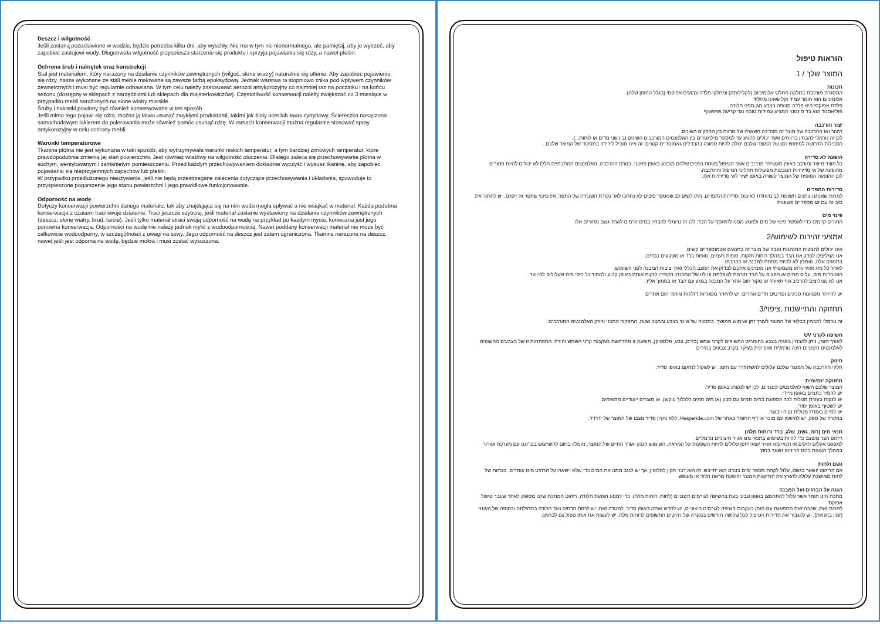Deszcz i wilgotność
Jeśli zostaną pozostawione w wodzie, będzie potrzeba kilku dni, aby wyschły. Nie ma w tym nic nienormalnego, ale pamiętaj, aby je wytrzeć, aby zapobiec zastojowi wody. Długotrwała wilgotność przyspiesza starzenie się produktu i sprzyja pojawianiu się rdzy, a nawet pleśni.
Ochrona śrub i nakrętek oraz konstrukcji
Stal jest materiałem, który narażony na działanie czynników zewnętrznych (wilgoć, słone wiatry) naturalnie się utlenia. Aby zapobiec pojawieniu się rdzy, nasze wykonane ze stali meble malowane są zawsze farbą epoksydową. Jednak warstwa ta stopniowo znika pod wpływem czynników zewnętrznych i musi być regularnie odnawiana. W tym celu należy zastosować aerozol antykorozyjny co najmniej raz na początku i na końcu sezonu (dostępny w sklepach z narzędziami lub sklepach dla majsterkowiczów). Częstotliwość konserwacji należy zwiększać co 3 miesiące w przypadku mebli narażonych na słone wiatry morskie.
Śruby i nakrętki powinny być również konserwowane w ten sposób.
Jeśli mimo tego pojawi się rdza, można ją łatwo usunąć zwykłymi produktami, takimi jak biały ocet lub kwas cytrynowy. Ściereczka nasączona samochodowym lakierem do polerowania może również pomóc usunąć rdzę. W ramach konserwacji można regularnie stosować spray antykorozyjny w celu ochrony mebli.
Warunki temperaturowe
Tkanina płótna nie jest wykonana w taki sposób, aby wytrzymywała warunki niskich temperatur, a tym bardziej zimowych temperatur, które prawdopodobnie zmienią jej stan powierzchni. Jest również wrażliwy na wilgotność otoczenia. Dlatego zaleca się przechowywanie płótna w suchym, wentylowanym i zamkniętym pomieszczeniu. Przed każdym przechowywaniem dokładnie wyczyść i wysusz tkaninę, aby zapobiec pojawianiu się nieprzyjemnych zapachów lub pleśni.
W przypadku przedłużonego nieużywania, jeśli nie będą przestrzegane zalecenia dotyczące przechowywania i układania, spowoduje to przyspieszone pogorszenie jego stanu powierzchni i jego prawidłowe funkcjonowanie.
Odporność na wodę
Dotyczy konserwacji powierzchni danego materiału, tak aby znajdująca się na nim woda mogła spływać a nie wsiąkać w materiał. Każda podobna konserwacja z czasem traci swoje działanie. Traci jeszcze szybciej, jeśli materiał zostanie wystawiony na działanie czynników zewnętrznych (deszcz, słone wiatry, brud, tarcie). Jeśli tylko materiał straci swoją odporność na wodę na przykład po każdym myciu, konieczna jest jego ponowna konserwacja. Odporności na wodę nie należy jednak mylić z wodoodpornością. Nawet poddany konserwacji materiał nie może być całkowicie wodoodporny, w szczególności z uwagi na szwy. Jego odporność na deszcz jest zatem ograniczona. Tkanina narażona na deszcz, nawet jeśli jest odporna na wodę, będzie mokra i musi zostać wysuszona.
הוראות טיפול
המוצר שלך / 1
תכונות
המסגרת מורכבת בחלקה מחלקי אלומיניום (לקלילותה) ומחלקי פלדה צבועים אפוקסי (בגלל החוסן שלה).
אלומיניום הוא חומר עמיד וקל שאינו מחליד
פלדת אפוקסי היא פלדה מצופה בצבע מגן מפני חלודה.
פוליאסטר הוא בד סינטטי המציע עמידות טובה נגד קריעה ושיפשוף
יצור והרכבה
היצור ואז ההרכבה של מוצר זה מצריכה השארה של מרווח בין החלקים השונים.
לכן זה נורמלי להבחין ברווחים אשר יכולים להגיע עד למספר מילמטרים בין האלמנטים המורכבים השונים (בין שני סדים או לוחות...).
הסבילות הדרושה למימוש נכון של המוצר שלכם יכולה להיות טמונה בהבדלים גאמוטריים קטנים. זה אינו מוביל לירידה בתפקוד של המוצר שלכם..
הופעה לא סדירה
כל מוצר מיוצר ומורכב באופן תעשייתי מרכיבים אשר הטיפול בשטח הפנים שלהם מובצע באופן פרטני, בטרם ההרכבה. האלמנטים המתכתיים הללו לא יכולים להיות פטורים מהופעה של אי סדירויות הנובעות מפעולות תהליכי הטיפול וההרכבה.
לכן ההופעה הסופית של המוצר קשורה באופן ישיר לאי סדירויות אלו.
סדירות התפרים
למרות שאנחנו נותנים תשומת לב מיוחדת לאיכות וסדירות התפרים, ניתן לשים לב שמספר סיבים לא נחתכו לאר נקודת השבירה של התפר. אין סיכוי שתפר זה ייפרם. יש לחתוך את סיב זה עם זוג מספריים פשוטות
פינוי מים
החורים קיימים כדי לאפשר פינוי של מים ולמנוע ממנו להיאסף על הבד. לכן זה נרומלי להבחין במים זורמים לאחר גשם מחורים אלו
אמצעי זהירות לשימוש/2
אינו יכולים להבטיח התנהגות טובה של מוצר זה בתנאים אטמוספריים קשים.
אנו ממליצים לפרק את הבד במהלך רוחות חזקות, סופות רעמים, סופות ברד או משקעים כבדים.
בתנאים אלה, מומלץ לא להיות מתחת למבנה או בקרבתו.
לאחר כל מזג אוויר גרוע משמעותי אנו מזמינים אתכם לבדוק את המצב הכללי ואת יציבות המבנה לפני השימוש.
הצטברות מים, עלים מתים או חפצים על הבד תורמת לשפלתם וזו לזו של המבנה: הקפידו לנקות אותם באופן קבוע ולהסיר כל כיסי מים שעלולים להיווצר.
אנו לא ממליצים להרכיב גוף תאורה או מקור חום אחר על המבנה במגע עם הבד או בסמוך אליו.
יש להיזהר מפגיעות סכינים ופריטים חדים אחרים. יש להיזהר מסגריות דולקות וגורמי חום אחרים
תחזוקה והתיישנות ,ציפוי/3
זה נורמלי להבחין בבלאי של המוצר לעורך זמן ושימוש ממושך, במסווה של שינוי בצבע ובמצב שטח, התפקוד המכני וחוזק האלמנטים המורכבים.
חשיפה לקרני UV
לאורך הזמן, ניתן להבחין בפגיה בצבע בחומרים החשופים לקרני שמש (בדים, צבע, פלסטיק), תופעה זו מתרחשת בעקבות קרני השמש והירח. התפתחות זו של הצבעים החשופים לאלמנטים חיצוניים הינה נורמלית ואופיינית בעיקר בקרב צבעים בהירים
חיזוק
חלקי ההרכבה של המוצר שלכם עלולים להשתחרר עם הזמן. יש לשקול לחזקם באופן סדיר.
תחזוקה יומיומית
המוצר שלכם חשוף לאלמנטים קיצוניים, לכן יש לנקותו באופן סדיר.
יש להסיר כתמים באופן מיידי.
יש לנקות בעזרת מטלית לכה הספוגה במים חמים עם סבון (או מים חמים ללכלוך עיקש), או מוצרים ייעודיים מתאימים.
יש לשטוף באופן יסודי.
יש לסיים בעזרת מטלית נקיה ויבשה.
במקרה של ספק, יש להיוועץ עם מוכר או דף החומר באתר של Hesperide.com. ללא ניקיון סדיר מצבו של המוצר של ידרדר.
תנאי מים (רוח, גשם, שלג, ברד ורוחות מלח)
ריהוט חצר מעוצב כדי להיות בשימוש בתנאי מזג אוויר חיצוניים נורמליים.
למפגעי אקלים חזקים או תנאי מזג אוויר יוצאי דופן עלולים להיות השפעות על המראה, השימוש הנכון ואורך החיים של המוצר. מומלץ בחום להשתמש בברזנט עם מערכת אוורור במהלך העונות בהם הריהוט נשאר בחוץ
גשם ולחות
אם הריהוט יושאר בגשם, עלול לקחת מספר ימים בטרם הוא יתייבש. זה הוא דבר תקין לחלוטין, אך יש לנגב ממנו את המים כדי שלא יישארו על הרהיט מים עומדים. נוכחות של לחות ממושכת עלולה להאיץ את הזדקנות המוצר והופעת מראה חלוד או מעופש.
הגנה על הברגים ועל המבנה
מתכת הינו חומר אשר עלול להתחמצן באופן טבעי בעת בחשיפה לגורמים חיצוניים (לחות, רוחות מלח). כדי למנוע הופעת חלודה, ריהוט המתכת שלנו מסופק לאחר שעבר טיפול אפוקסי.
למרות זאת, שכבה זאת מתפוגגת עם הזמן בעקבות חשיפה לגורמים חיצוניים, יש לחדש אותה באופן סדיר. למטרה זאת, יש לרסס תרסיס נוגד חלודה בתחילתה ובסופה של העונה (זמין בחנויות). יש להגביר את תדירות הטיפול לכל שלושה חודשים במקרה של רהיטים החשופים לרוחות מלח. יש לעשות את אותו טפול גם לברגים.